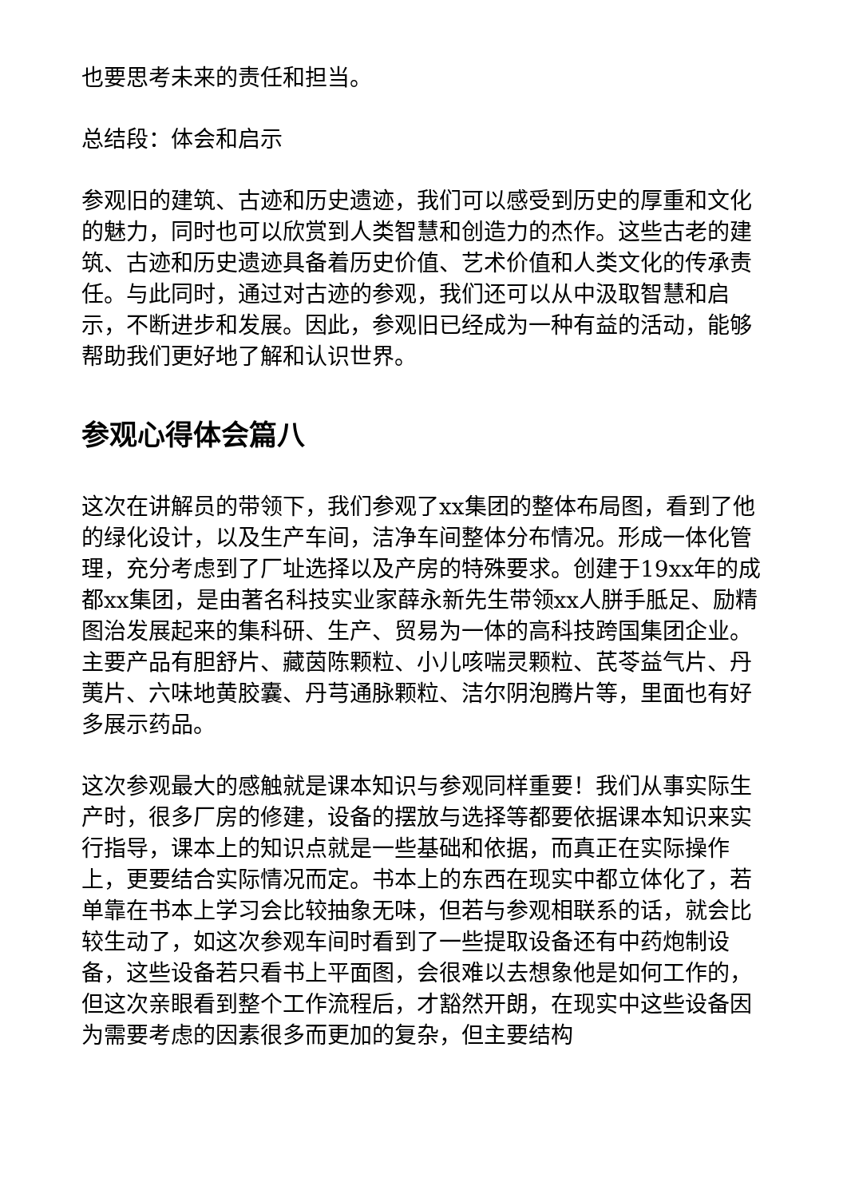也要思考未来的责任和担当。
总结段：体会和启示
参观旧的建筑、古迹和历史遗迹，我们可以感受到历史的厚重和文化的魅力，同时也可以欣赏到人类智慧和创造力的杰作。这些古老的建筑、古迹和历史遗迹具备着历史价值、艺术价值和人类文化的传承责任。与此同时，通过对古迹的参观，我们还可以从中汲取智慧和启示，不断进步和发展。因此，参观旧已经成为一种有益的活动，能够帮助我们更好地了解和认识世界。
参观心得体会篇八
这次在讲解员的带领下，我们参观了xx集团的整体布局图，看到了他的绿化设计，以及生产车间，洁净车间整体分布情况。形成一体化管理，充分考虑到了厂址选择以及产房的特殊要求。创建于19xx年的成都xx集团，是由著名科技实业家薛永新先生带领xx人胼手胝足、励精图治发展起来的集科研、生产、贸易为一体的高科技跨国集团企业。主要产品有胆舒片、藏茵陈颗粒、小儿咳喘灵颗粒、芪苓益气片、丹荑片、六味地黄胶囊、丹芎通脉颗粒、洁尔阴泡腾片等，里面也有好多展示药品。
这次参观最大的感触就是课本知识与参观同样重要！我们从事实际生产时，很多厂房的修建，设备的摆放与选择等都要依据课本知识来实行指导，课本上的知识点就是一些基础和依据，而真正在实际操作上，更要结合实际情况而定。书本上的东西在现实中都立体化了，若单靠在书本上学习会比较抽象无味，但若与参观相联系的话，就会比较生动了，如这次参观车间时看到了一些提取设备还有中药炮制设备，这些设备若只看书上平面图，会很难以去想象他是如何工作的，但这次亲眼看到整个工作流程后，才豁然开朗，在现实中这些设备因为需要考虑的因素很多而更加的复杂，但主要结构